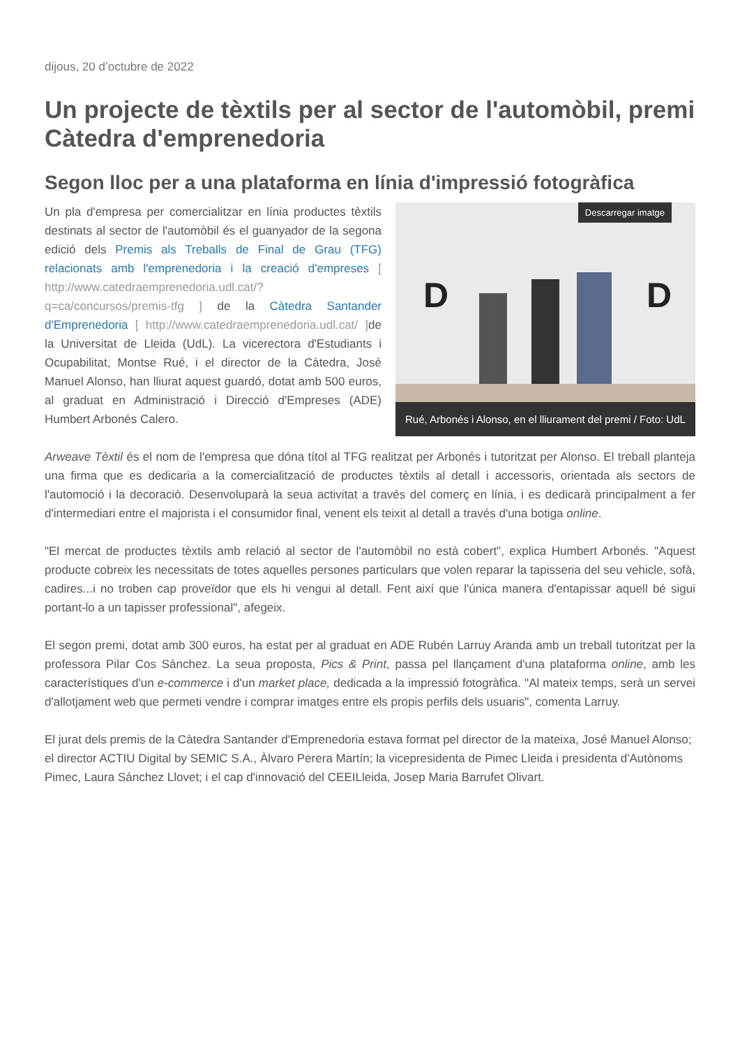dijous, 20 d’octubre de 2022
Un projecte de tèxtils per al sector de l'automòbil, premi Càtedra d'emprenedoria
Segon lloc per a una plataforma en línia d'impressió fotogràfica
Descarregar imatge
D
D
Rué, Arbonés i Alonso, en el lliurament del premi / Foto: UdL
Un pla d'empresa per comercialitzar en línia productes tèxtils destinats al sector de l'automòbil és el guanyador de la segona edició dels Premis als Treballs de Final de Grau (TFG) relacionats amb l'emprenedoria i la creació d'empreses [ http://www.catedraemprenedoria.udl.cat/?q=ca/concursos/premis-tfg ] de la Càtedra Santander d'Emprenedoria [ http://www.catedraemprenedoria.udl.cat/ ] de la Universitat de Lleida (UdL). La vicerectora d'Estudiants i Ocupabilitat, Montse Rué, i el director de la Càtedra, José Manuel Alonso, han lliurat aquest guardó, dotat amb 500 euros, al graduat en Administració i Direcció d'Empreses (ADE) Humbert Arbonés Calero.
Arweave Tèxtil és el nom de l'empresa que dóna títol al TFG realitzat per Arbonés i tutoritzat per Alonso. El treball planteja una firma que es dedicaria a la comercialització de productes tèxtils al detall i accessoris, orientada als sectors de l'automoció i la decoració. Desenvoluparà la seua activitat a través del comerç en línia, i es dedicarà principalment a fer d'intermediari entre el majorista i el consumidor final, venent els teixit al detall a través d'una botiga online.
"El mercat de productes tèxtils amb relació al sector de l'automòbil no està cobert", explica Humbert Arbonés. "Aquest producte cobreix les necessitats de totes aquelles persones particulars que volen reparar la tapisseria del seu vehicle, sofà, cadires...i no troben cap proveïdor que els hi vengui al detall. Fent així que l'única manera d'entapissar aquell bé sigui portant-lo a un tapisser professional", afegeix.
El segon premi, dotat amb 300 euros, ha estat per al graduat en ADE Rubén Larruy Aranda amb un treball tutoritzat per la professora Pilar Cos Sánchez. La seua proposta, Pics & Print, passa pel llançament d'una plataforma online, amb les característiques d'un e-commerce i d'un market place, dedicada a la impressió fotogràfica. "Al mateix temps, serà un servei d'allotjament web que permeti vendre i comprar imatges entre els propis perfils dels usuaris", comenta Larruy.
El jurat dels premis de la Càtedra Santander d'Emprenedoria estava format pel director de la mateixa, José Manuel Alonso; el director ACTIU Digital by SEMIC S.A., Àlvaro Perera Martín; la vicepresidenta de Pimec Lleida i presidenta d'Autònoms Pimec, Laura Sánchez Llovet; i el cap d'innovació del CEEILleida, Josep Maria Barrufet Olivart.